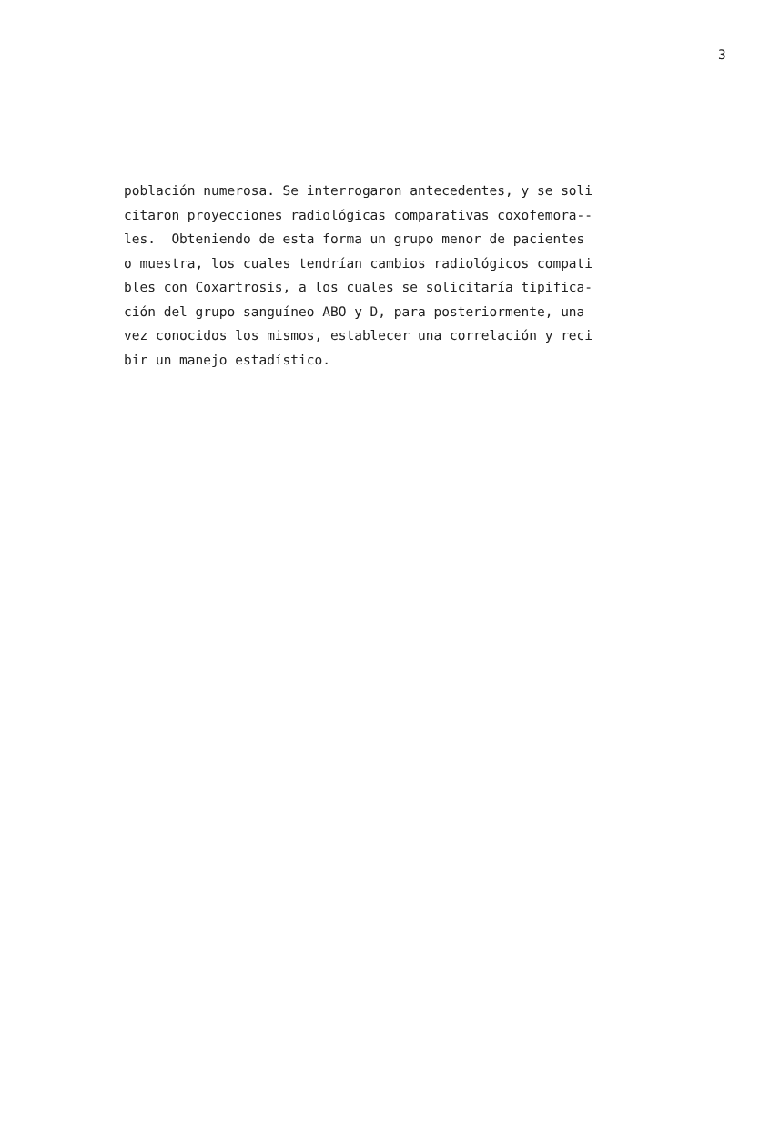3
población numerosa. Se interrogaron antecedentes, y se soli citaron proyecciones radiológicas comparativas coxofemora-- les. Obteniendo de esta forma un grupo menor de pacientes o muestra, los cuales tendrían cambios radiológicos compati bles con Coxartrosis, a los cuales se solicitaría tipifica- ción del grupo sanguíneo ABO y D, para posteriormente, una vez conocidos los mismos, establecer una correlación y reci bir un manejo estadístico.